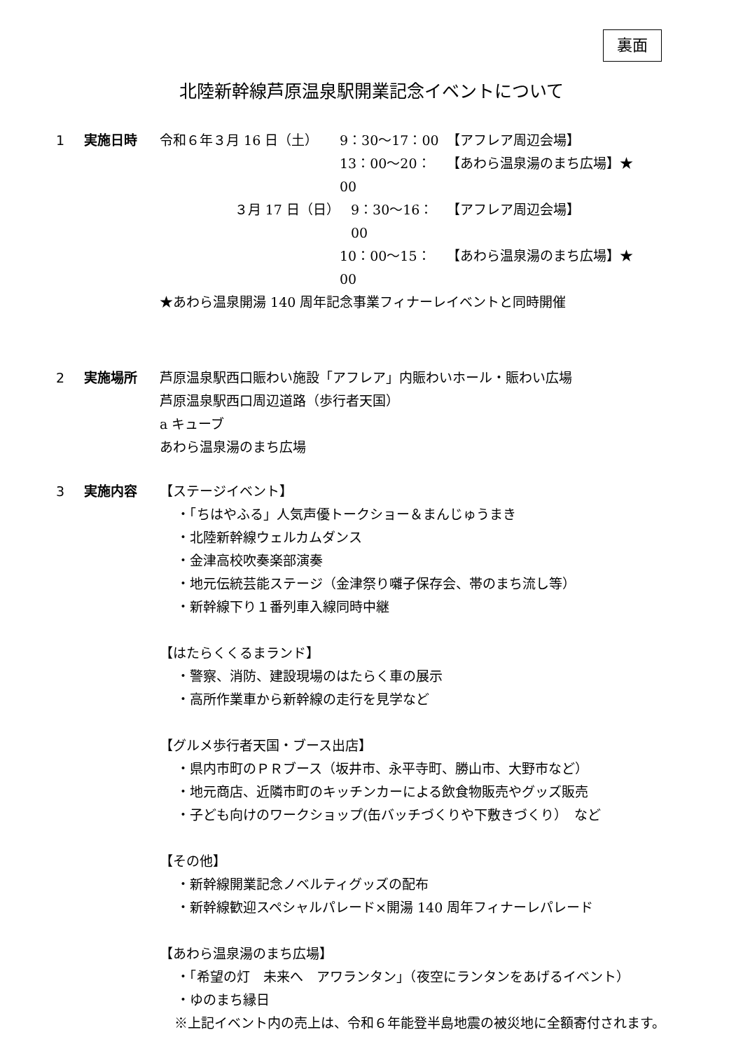裏面
北陸新幹線芦原温泉駅開業記念イベントについて
1 実施日時 令和６年３月 16 日（土） 9：30〜17：00 【アフレア周辺会場】
13：00〜20：00 【あわら温泉湯のまち広場】★
３月 17 日（日） 9：30〜16：00 【アフレア周辺会場】
10：00〜15：00 【あわら温泉湯のまち広場】★
★あわら温泉開湯 140 周年記念事業フィナーレイベントと同時開催
2 実施場所 芦原温泉駅西口賑わい施設「アフレア」内賑わいホール・賑わい広場
芦原温泉駅西口周辺道路（歩行者天国）
a キューブ
あわら温泉湯のまち広場
3 実施内容 【ステージイベント】
・「ちはやふる」人気声優トークショー＆まんじゅうまき
・北陸新幹線ウェルカムダンス
・金津高校吹奏楽部演奏
・地元伝統芸能ステージ（金津祭り囃子保存会、帯のまち流し等）
・新幹線下り１番列車入線同時中継
【はたらくくるまランド】
・警察、消防、建設現場のはたらく車の展示
・高所作業車から新幹線の走行を見学など
【グルメ歩行者天国・ブース出店】
・県内市町のＰＲブース（坂井市、永平寺町、勝山市、大野市など）
・地元商店、近隣市町のキッチンカーによる飲食物販売やグッズ販売
・子ども向けのワークショップ(缶バッチづくりや下敷きづくり）　など
【その他】
・新幹線開業記念ノベルティグッズの配布
・新幹線歓迎スペシャルパレード×開湯 140 周年フィナーレパレード
【あわら温泉湯のまち広場】
・「希望の灯　未来へ　アワランタン」（夜空にランタンをあげるイベント）
・ゆのまち縁日
　※上記イベント内の売上は、令和６年能登半島地震の被災地に全額寄付されます。